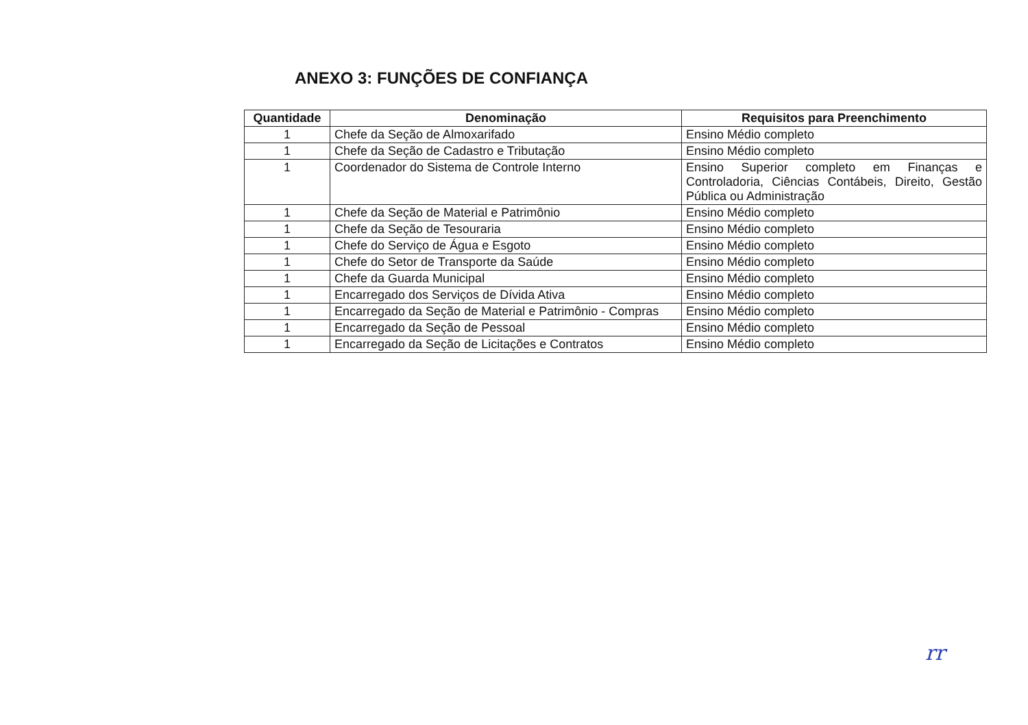ANEXO 3: FUNÇÕES DE CONFIANÇA
| Quantidade | Denominação | Requisitos para Preenchimento |
| --- | --- | --- |
| 1 | Chefe da Seção de Almoxarifado | Ensino Médio completo |
| 1 | Chefe da Seção de Cadastro e Tributação | Ensino Médio completo |
| 1 | Coordenador do Sistema de Controle Interno | Ensino Superior completo em Finanças e Controladoria, Ciências Contábeis, Direito, Gestão Pública ou Administração |
| 1 | Chefe da Seção de Material e Patrimônio | Ensino Médio completo |
| 1 | Chefe da Seção de Tesouraria | Ensino Médio completo |
| 1 | Chefe do Serviço de Água e Esgoto | Ensino Médio completo |
| 1 | Chefe do Setor de Transporte da Saúde | Ensino Médio completo |
| 1 | Chefe da Guarda Municipal | Ensino Médio completo |
| 1 | Encarregado dos Serviços de Dívida Ativa | Ensino Médio completo |
| 1 | Encarregado da Seção de Material e Patrimônio - Compras | Ensino Médio completo |
| 1 | Encarregado da Seção de Pessoal | Ensino Médio completo |
| 1 | Encarregado da Seção de Licitações e Contratos | Ensino Médio completo |
rr